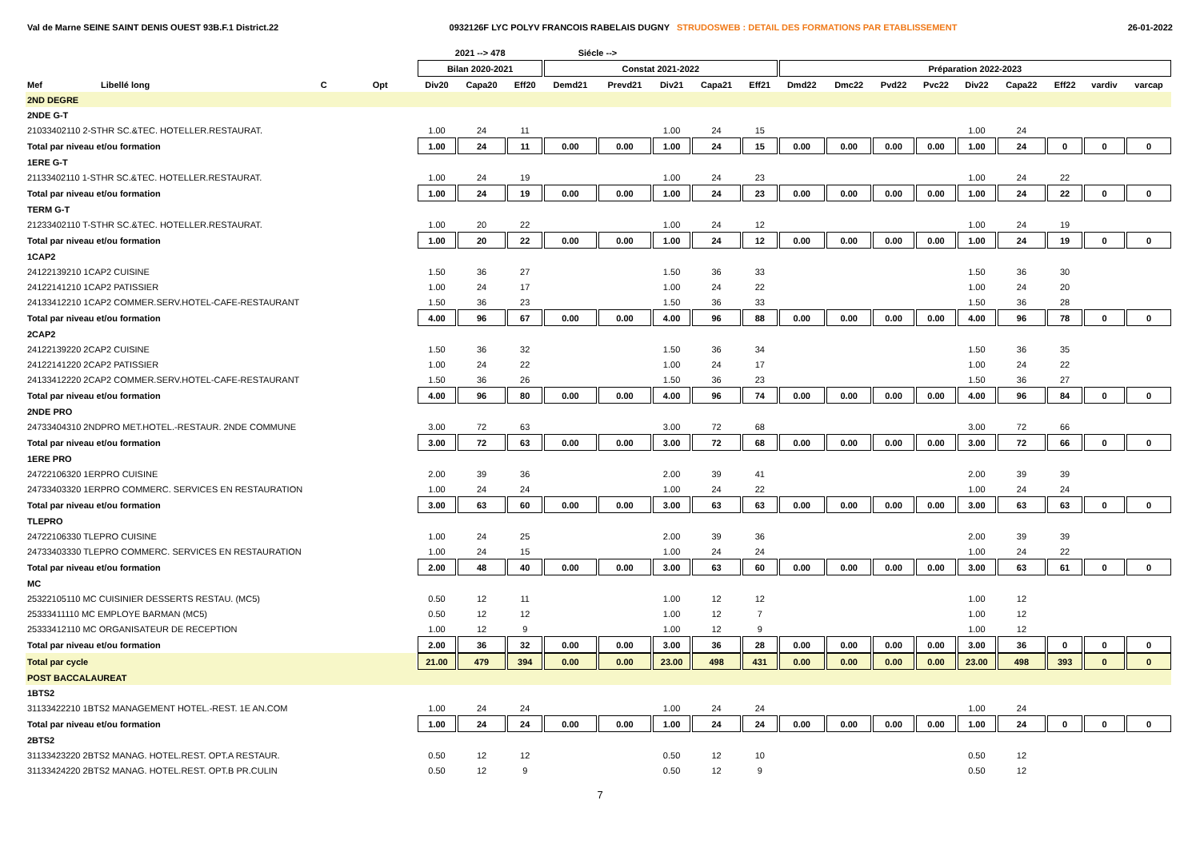Val de Marne SEINE SAINT DENIS OUEST 93B.F.1 District.22 0932126F LYC POLYV FRANCOIS RABELAIS DUGNY STRUDOSWEB : DETAIL DES FORMATIONS PAR ETABLISSEMENT 26-01-2022
| | | | | 2021 --> 478 | | | Siécle --> | | | | | | | | | | | | | |
| --- | --- | --- | --- | --- | --- | --- | --- | --- | --- | --- | --- | --- | --- | --- | --- | --- | --- | --- | --- | --- |
| | | | | Bilan 2020-2021 | | | Constat 2021-2022 | | | | | Préparation 2022-2023 | | | | | | | | |
| Mef | Libellé long | C | Opt | Div20 | Capa20 | Eff20 | Demd21 | Prevd21 | Div21 | Capa21 | Eff21 | Dmd22 | Dmc22 | Pvd22 | Pvc22 | Div22 | Capa22 | Eff22 | vardiv | varcap |
| 2ND DEGRE | | | | | | | | | | | | | | | | | | | | |
| 2NDE G-T | | | | | | | | | | | | | | | | | | | | |
| 21033402110 2-STHR SC.&TEC. HOTELLER.RESTAURAT. | | | | 1.00 | 24 | 11 | | | 1.00 | 24 | 15 | | | | | 1.00 | 24 | | | |
| Total par niveau et/ou formation | | | | 1.00 | 24 | 11 | 0.00 | 0.00 | 1.00 | 24 | 15 | 0.00 | 0.00 | 0.00 | 0.00 | 1.00 | 24 | 0 | 0 | 0 |
| 1ERE G-T | | | | | | | | | | | | | | | | | | | | |
| 21133402110 1-STHR SC.&TEC. HOTELLER.RESTAURAT. | | | | 1.00 | 24 | 19 | | | 1.00 | 24 | 23 | | | | | 1.00 | 24 | 22 | | |
| Total par niveau et/ou formation | | | | 1.00 | 24 | 19 | 0.00 | 0.00 | 1.00 | 24 | 23 | 0.00 | 0.00 | 0.00 | 0.00 | 1.00 | 24 | 22 | 0 | 0 |
| TERM G-T | | | | | | | | | | | | | | | | | | | | |
| 21233402110 T-STHR SC.&TEC. HOTELLER.RESTAURAT. | | | | 1.00 | 20 | 22 | | | 1.00 | 24 | 12 | | | | | 1.00 | 24 | 19 | | |
| Total par niveau et/ou formation | | | | 1.00 | 20 | 22 | 0.00 | 0.00 | 1.00 | 24 | 12 | 0.00 | 0.00 | 0.00 | 0.00 | 1.00 | 24 | 19 | 0 | 0 |
| 1CAP2 | | | | | | | | | | | | | | | | | | | | |
| 24122139210 1CAP2 CUISINE | | | | 1.50 | 36 | 27 | | | 1.50 | 36 | 33 | | | | | 1.50 | 36 | 30 | | |
| 24122141210 1CAP2 PATISSIER | | | | 1.00 | 24 | 17 | | | 1.00 | 24 | 22 | | | | | 1.00 | 24 | 20 | | |
| 24133412210 1CAP2 COMMER.SERV.HOTEL-CAFE-RESTAURANT | | | | 1.50 | 36 | 23 | | | 1.50 | 36 | 33 | | | | | 1.50 | 36 | 28 | | |
| Total par niveau et/ou formation | | | | 4.00 | 96 | 67 | 0.00 | 0.00 | 4.00 | 96 | 88 | 0.00 | 0.00 | 0.00 | 0.00 | 4.00 | 96 | 78 | 0 | 0 |
| 2CAP2 | | | | | | | | | | | | | | | | | | | | |
| 24122139220 2CAP2 CUISINE | | | | 1.50 | 36 | 32 | | | 1.50 | 36 | 34 | | | | | 1.50 | 36 | 35 | | |
| 24122141220 2CAP2 PATISSIER | | | | 1.00 | 24 | 22 | | | 1.00 | 24 | 17 | | | | | 1.00 | 24 | 22 | | |
| 24133412220 2CAP2 COMMER.SERV.HOTEL-CAFE-RESTAURANT | | | | 1.50 | 36 | 26 | | | 1.50 | 36 | 23 | | | | | 1.50 | 36 | 27 | | |
| Total par niveau et/ou formation | | | | 4.00 | 96 | 80 | 0.00 | 0.00 | 4.00 | 96 | 74 | 0.00 | 0.00 | 0.00 | 0.00 | 4.00 | 96 | 84 | 0 | 0 |
| 2NDE PRO | | | | | | | | | | | | | | | | | | | | |
| 24733404310 2NDPRO MET.HOTEL.-RESTAUR. 2NDE COMMUNE | | | | 3.00 | 72 | 63 | | | 3.00 | 72 | 68 | | | | | 3.00 | 72 | 66 | | |
| Total par niveau et/ou formation | | | | 3.00 | 72 | 63 | 0.00 | 0.00 | 3.00 | 72 | 68 | 0.00 | 0.00 | 0.00 | 0.00 | 3.00 | 72 | 66 | 0 | 0 |
| 1ERE PRO | | | | | | | | | | | | | | | | | | | | |
| 24722106320 1ERPRO CUISINE | | | | 2.00 | 39 | 36 | | | 2.00 | 39 | 41 | | | | | 2.00 | 39 | 39 | | |
| 24733403320 1ERPRO COMMERC. SERVICES EN RESTAURATION | | | | 1.00 | 24 | 24 | | | 1.00 | 24 | 22 | | | | | 1.00 | 24 | 24 | | |
| Total par niveau et/ou formation | | | | 3.00 | 63 | 60 | 0.00 | 0.00 | 3.00 | 63 | 63 | 0.00 | 0.00 | 0.00 | 0.00 | 3.00 | 63 | 63 | 0 | 0 |
| TLEPRO | | | | | | | | | | | | | | | | | | | | |
| 24722106330 TLEPRO CUISINE | | | | 1.00 | 24 | 25 | | | 2.00 | 39 | 36 | | | | | 2.00 | 39 | 39 | | |
| 24733403330 TLEPRO COMMERC. SERVICES EN RESTAURATION | | | | 1.00 | 24 | 15 | | | 1.00 | 24 | 24 | | | | | 1.00 | 24 | 22 | | |
| Total par niveau et/ou formation | | | | 2.00 | 48 | 40 | 0.00 | 0.00 | 3.00 | 63 | 60 | 0.00 | 0.00 | 0.00 | 0.00 | 3.00 | 63 | 61 | 0 | 0 |
| MC | | | | | | | | | | | | | | | | | | | | |
| 25322105110 MC CUISINIER DESSERTS RESTAU. (MC5) | | | | 0.50 | 12 | 11 | | | 1.00 | 12 | 12 | | | | | 1.00 | 12 | | | |
| 25333411110 MC EMPLOYE BARMAN (MC5) | | | | 0.50 | 12 | 12 | | | 1.00 | 12 | 7 | | | | | 1.00 | 12 | | | |
| 25333412110 MC ORGANISATEUR DE RECEPTION | | | | 1.00 | 12 | 9 | | | 1.00 | 12 | 9 | | | | | 1.00 | 12 | | | |
| Total par niveau et/ou formation | | | | 2.00 | 36 | 32 | 0.00 | 0.00 | 3.00 | 36 | 28 | 0.00 | 0.00 | 0.00 | 0.00 | 3.00 | 36 | 0 | 0 | 0 |
| Total par cycle | | | | 21.00 | 479 | 394 | 0.00 | 0.00 | 23.00 | 498 | 431 | 0.00 | 0.00 | 0.00 | 0.00 | 23.00 | 498 | 393 | 0 | 0 |
| POST BACCALAUREAT | | | | | | | | | | | | | | | | | | | | |
| 1BTS2 | | | | | | | | | | | | | | | | | | | | |
| 31133422210 1BTS2 MANAGEMENT HOTEL.-REST. 1E AN.COM | | | | 1.00 | 24 | 24 | | | 1.00 | 24 | 24 | | | | | 1.00 | 24 | | | |
| Total par niveau et/ou formation | | | | 1.00 | 24 | 24 | 0.00 | 0.00 | 1.00 | 24 | 24 | 0.00 | 0.00 | 0.00 | 0.00 | 1.00 | 24 | 0 | 0 | 0 |
| 2BTS2 | | | | | | | | | | | | | | | | | | | | |
| 31133423220 2BTS2 MANAG. HOTEL.REST. OPT.A RESTAUR. | | | | 0.50 | 12 | 12 | | | 0.50 | 12 | 10 | | | | | 0.50 | 12 | | | |
| 31133424220 2BTS2 MANAG. HOTEL.REST. OPT.B PR.CULIN | | | | 0.50 | 12 | 9 | | | 0.50 | 12 | 9 | | | | | 0.50 | 12 | | | |
7